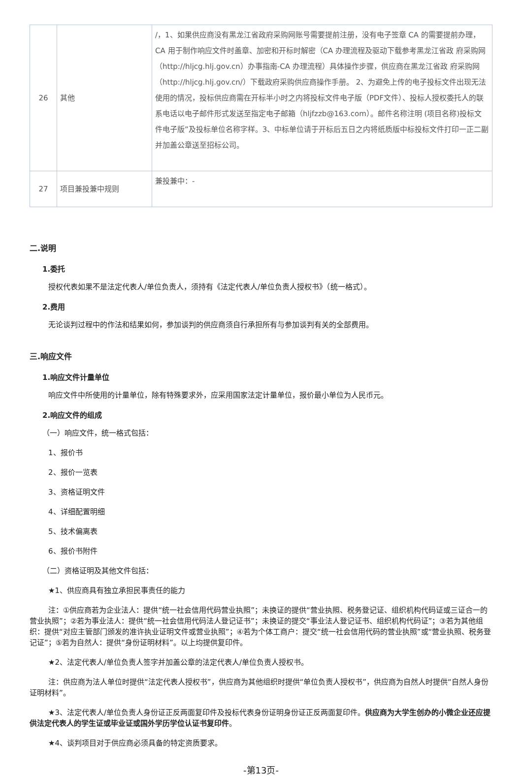| 26 | 其他 | /，1、如果供应商没有黑龙江省政府采购网账号需要提前注册，没有电子签章 CA 的需要提前办理，CA 用于制作响应文件时盖章、加密和开标时解密（CA 办理流程及驱动下载参考黑龙江省政 府采购网（http://hljcg.hlj.gov.cn）办事指南-CA 办理流程）具体操作步骤，供应商在黑龙江省政 府采购网（http://hljcg.hlj.gov.cn/）下载政府采购供应商操作手册。 2、为避免上传的电子投标文件出现无法使用的情况，投标供应商需在开标半小时之内将投标文件电子版（PDF文件）、投标人授权委托人的联系电话以电子邮件形式发送至指定电子邮箱（hljfzzb@163.com）。邮件名称注明 (项目名称)投标文件电子版”及投标单位名称字样。3、中标单位请于开标后五日之内将纸质版中标投标文件打印一正二副并加盖公章送至招标公司。 |
| 27 | 项目兼投兼中规则 | 兼投兼中：- |
二.说明
1.委托
授权代表如果不是法定代表人/单位负责人，须持有《法定代表人/单位负责人授权书》（统一格式）。
2.费用
无论谈判过程中的作法和结果如何，参加谈判的供应商须自行承担所有与参加谈判有关的全部费用。
三.响应文件
1.响应文件计量单位
响应文件中所使用的计量单位，除有特殊要求外，应采用国家法定计量单位，报价最小单位为人民币元。
2.响应文件的组成
（一）响应文件，统一格式包括：
1、报价书
2、报价一览表
3、资格证明文件
4、详细配置明细
5、技术偏离表
6、报价书附件
（二）资格证明及其他文件包括：
★1、供应商具有独立承担民事责任的能力
注：①供应商若为企业法人：提供“统一社会信用代码营业执照”；未换证的提供“营业执照、税务登记证、组织机构代码证或三证合一的营业执照”；②若为事业法人：提供“统一社会信用代码法人登记证书”；未换证的提交“事业法人登记证书、组织机构代码证”；③若为其他组织：提供“对应主管部门颁发的准许执业证明文件或营业执照”；④若为个体工商户：提交“统一社会信用代码的营业执照”或“营业执照、税务登记证”；⑤若为自然人：提供“身份证明材料”。以上均提供复印件。
★2、法定代表人/单位负责人签字并加盖公章的法定代表人/单位负责人授权书。
注：供应商为法人单位时提供“法定代表人授权书”，供应商为其他组织时提供“单位负责人授权书”，供应商为自然人时提供“自然人身份证明材料”。
★3、法定代表人/单位负责人身份证正反两面复印件及投标代表身份证明身份证正反两面复印件。供应商为大学生创办的小微企业还应提供法定代表人的学生证或毕业证或国外学历学位认证书复印件。
★4、谈判项目对于供应商必须具备的特定资质要求。
-第13页-